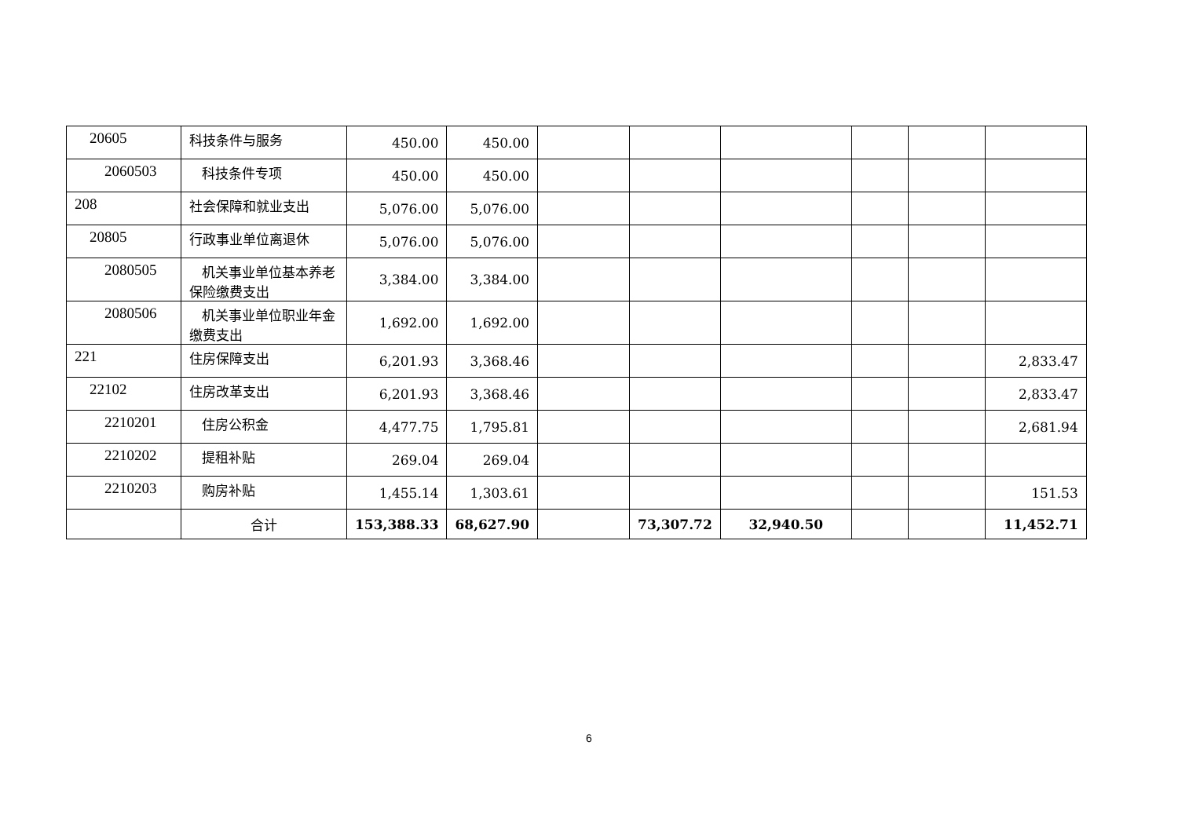| 20605 | 科技条件与服务 | 450.00 | 450.00 | | | | | | |
| 2060503 | 科技条件专项 | 450.00 | 450.00 | | | | | | |
| 208 | 社会保障和就业支出 | 5,076.00 | 5,076.00 | | | | | | |
| 20805 | 行政事业单位离退休 | 5,076.00 | 5,076.00 | | | | | | |
| 2080505 | 机关事业单位基本养老保险缴费支出 | 3,384.00 | 3,384.00 | | | | | | |
| 2080506 | 机关事业单位职业年金缴费支出 | 1,692.00 | 1,692.00 | | | | | | |
| 221 | 住房保障支出 | 6,201.93 | 3,368.46 | | | | | | 2,833.47 |
| 22102 | 住房改革支出 | 6,201.93 | 3,368.46 | | | | | | 2,833.47 |
| 2210201 | 住房公积金 | 4,477.75 | 1,795.81 | | | | | | 2,681.94 |
| 2210202 | 提租补贴 | 269.04 | 269.04 | | | | | | |
| 2210203 | 购房补贴 | 1,455.14 | 1,303.61 | | | | | | 151.53 |
| | 合计 | 153,388.33 | 68,627.90 | | 73,307.72 | 32,940.50 | | | 11,452.71 |
6